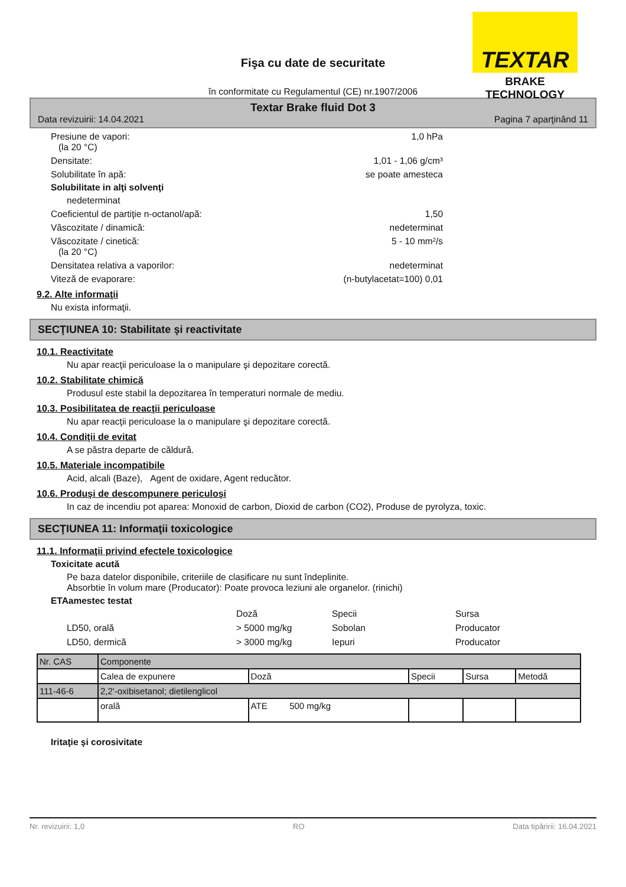TEXTAR
BRAKE TECHNOLOGY
Fişa cu date de securitate
în conformitate cu Regulamentul (CE) nr.1907/2006
Textar Brake fluid Dot 3
Data revizuirii: 14.04.2021 Pagina 7 aparţinând 11
Presiune de vapori:
(la 20 °C) 1,0 hPa
Densitate: 1,01 - 1,06 g/cm³
Solubilitate în apă: se poate amesteca
Solubilitate in alţi solvenţi
nedeterminat
Coeficientul de partiţie n-octanol/apă: 1,50
Vâscozitate / dinamică: nedeterminat
Vâscozitate / cinetică:
(la 20 °C) 5 - 10 mm²/s
Densitatea relativa a vaporilor: nedeterminat
Viteză de evaporare: (n-butylacetat=100) 0,01
9.2. Alte informaţii
Nu exista informaţii.
SECŢIUNEA 10: Stabilitate şi reactivitate
10.1. Reactivitate
Nu apar reacţii periculoase la o manipulare şi depozitare corectă.
10.2. Stabilitate chimică
Produsul este stabil la depozitarea în temperaturi normale de mediu.
10.3. Posibilitatea de reacţii periculoase
Nu apar reacţii periculoase la o manipulare şi depozitare corectă.
10.4. Condiţii de evitat
A se păstra departe de căldură.
10.5. Materiale incompatibile
Acid, alcali (Baze), Agent de oxidare, Agent reducător.
10.6. Produşi de descompunere periculoşi
In caz de incendiu pot aparea: Monoxid de carbon, Dioxid de carbon (CO2), Produse de pyrolyza, toxic.
SECŢIUNEA 11: Informaţii toxicologice
11.1. Informaţii privind efectele toxicologice
Toxicitate acută
Pe baza datelor disponibile, criteriile de clasificare nu sunt îndeplinite.
Absorbtie în volum mare (Producator): Poate provoca leziuni ale organelor. (rinichi)
ETAamestec testat
Doză Specii Sursa LD50, orală > 5000 mg/kg Sobolan Producator LD50, dermică > 3000 mg/kg Iepuri Producator
| Nr. CAS | Componente | | | | |
| | Calea de expunere | Doză | Specii | Sursa | Metodă |
| 111-46-6 | 2,2'-oxibisetanol; dietilenglicol | | | | |
| | orală | ATE 500 mg/kg | | | |
Iritaţie şi corosivitate
Nr. revizuirii: 1,0 RO Data tipăririi: 16.04.2021